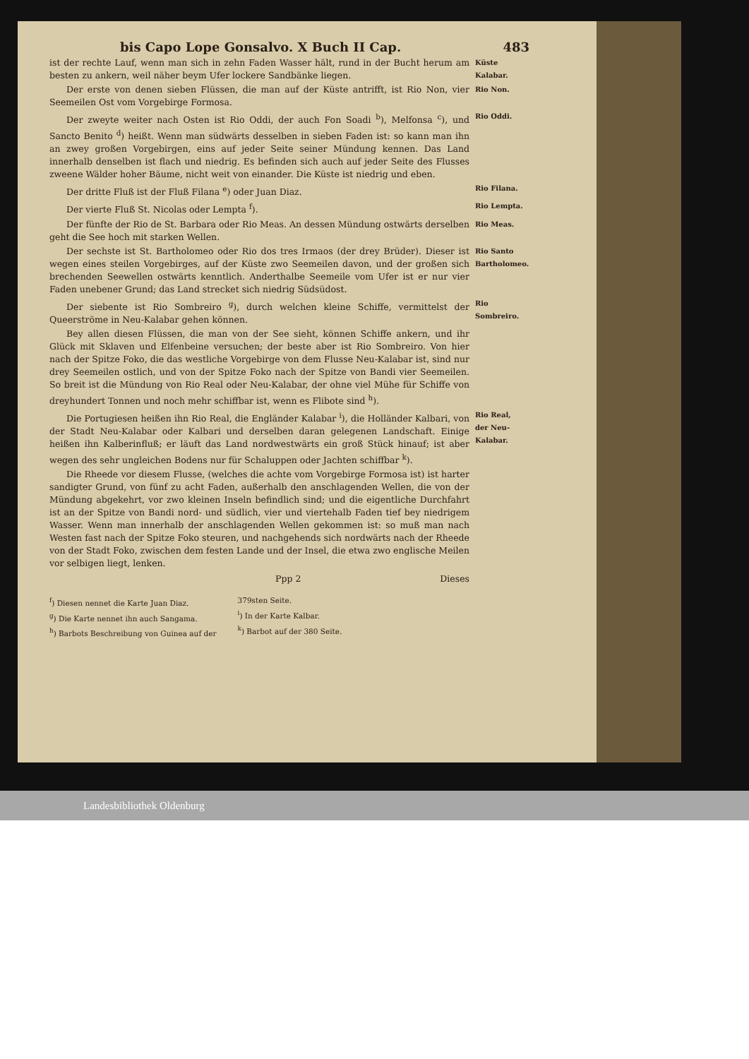bis Capo Lope Gonsalvo. X Buch II Cap. 483
ist der rechte Lauf, wenn man sich in zehn Faden Wasser hält, rund in der Bucht herum am besten zu ankern, weil näher beym Ufer lockere Sandbänke liegen.
Küste Kalabar.
Der erste von denen sieben Flüssen, die man auf der Küste antrifft, ist Rio Non, vier Seemeilen Ost vom Vorgebirge Formosa.
Rio Non.
Der zweyte weiter nach Osten ist Rio Oddi, der auch Fon Soadi <sup>b</sup>), Melfonsa <sup>c</sup>), und Sancto Benito <sup>d</sup>) heißt. Wenn man südwärts desselben in sieben Faden ist: so kann man ihn an zwey großen Vorgebirgen, eins auf jeder Seite seiner Mündung kennen. Das Land innerhalb denselben ist flach und niedrig. Es befinden sich auch auf jeder Seite des Flusses zweene Wälder hoher Bäume, nicht weit von einander. Die Küste ist niedrig und eben.
Rio Oddi.
Der dritte Fluß ist der Fluß Filana <sup>e</sup>) oder Juan Diaz.
Rio Filana.
Der vierte Fluß St. Nicolas oder Lempta <sup>f</sup>).
Rio Lempta.
Der fünfte der Rio de St. Barbara oder Rio Meas. An dessen Mündung ostwärts derselben geht die See hoch mit starken Wellen.
Rio Meas.
Der sechste ist St. Bartholomeo oder Rio dos tres Irmaos (der drey Brüder). Dieser ist wegen eines steilen Vorgebirges, auf der Küste zwo Seemeilen davon, und der großen sich brechenden Seewellen ostwärts kenntlich. Anderthalbe Seemeile vom Ufer ist er nur vier Faden unebener Grund; das Land strecket sich niedrig Südsüdost.
Rio Santo Bartholomeo.
Der siebente ist Rio Sombreiro <sup>g</sup>), durch welchen kleine Schiffe, vermittelst der Queerströme in Neu-Kalabar gehen können.
Rio Sombreiro.
Bey allen diesen Flüssen, die man von der See sieht, können Schiffe ankern, und ihr Glück mit Sklaven und Elfenbeine versuchen; der beste aber ist Rio Sombreiro. Von hier nach der Spitze Foko, die das westliche Vorgebirge von dem Flusse Neu-Kalabar ist, sind nur drey Seemeilen ostlich, und von der Spitze Foko nach der Spitze von Bandi vier Seemeilen. So breit ist die Mündung von Rio Real oder Neu-Kalabar, der ohne viel Mühe für Schiffe von dreyhundert Tonnen und noch mehr schiffbar ist, wenn es Flibote sind <sup>h</sup>).
Die Portugiesen heißen ihn Rio Real, die Engländer Kalabar <sup>i</sup>), die Holländer Kalbari, von der Stadt Neu-Kalabar oder Kalbari und derselben daran gelegenen Landschaft. Einige heißen ihn Kalberinfluß; er läuft das Land nordwestwärts ein groß Stück hinauf; ist aber wegen des sehr ungleichen Bodens nur für Schaluppen oder Jachten schiffbar <sup>k</sup>).
Rio Real, der Neu-Kalabar.
Die Rheede vor diesem Flusse, (welches die achte vom Vorgebirge Formosa ist) ist harter sandigter Grund, von fünf zu acht Faden, außerhalb den anschlagenden Wellen, die von der Mündung abgekehrt, vor zwo kleinen Inseln befindlich sind; und die eigentliche Durchfahrt ist an der Spitze von Bandi nord- und südlich, vier und viertehalb Faden tief bey niedrigem Wasser. Wenn man innerhalb der anschlagenden Wellen gekommen ist: so muß man nach Westen fast nach der Spitze Foko steuren, und nachgehends sich nordwärts nach der Rheede von der Stadt Foko, zwischen dem festen Lande und der Insel, die etwa zwo englische Meilen vor selbigen liegt, lenken.
Ppp 2 Dieses
<sup>f</sup>) Diesen nennet die Karte Juan Diaz.
<sup>g</sup>) Die Karte nennet ihn auch Sangama.
<sup>h</sup>) Barbots Beschreibung von Guinea auf der
379sten Seite.
<sup>i</sup>) In der Karte Kalbar.
<sup>k</sup>) Barbot auf der 380 Seite.
Landesbibliothek Oldenburg